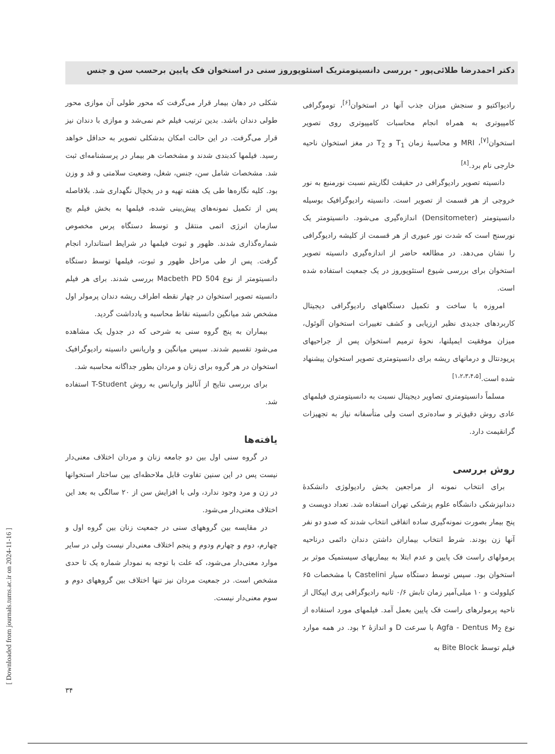دکتر احمدرضا طلائی‌پور - بررسی دانسیتومتریک استئوپوروز سنی در استخوان فک پایین برحسب سن و جنس
رادیواکتیو و سنجش میزان جذب آنها در استخوان<sup>[۶]</sup>، توموگرافی کامپیوتری به همراه انجام محاسبات کامپیوتری روی تصویر استخوان<sup>[۷]</sup>، MRI و محاسبهٔ زمان T<sub>1</sub> و T<sub>2</sub> در مغز استخوان ناحیه خارجی نام برد.<sup>[۸]</sup>
دانسیته تصویر رادیوگرافی در حقیقت لگاریتم نسبت نورمنبع به نور خروجی از هر قسمت از تصویر است. دانسیته رادیوگرافیک بوسیله دانسیتومتر (Densitometer) اندازه‌گیری می‌شود. دانسیتومتر یک نورسنج است که شدت نور عبوری از هر قسمت از کلیشه رادیوگرافی را نشان می‌دهد. در مطالعه حاضر از اندازه‌گیری دانسیته تصویر استخوان برای بررسی شیوع استئوپوروز در یک جمعیت استفاده شده است.
امروزه با ساخت و تکمیل دستگاههای رادیوگرافی دیجیتال کاربردهای جدیدی نظیر ارزیابی و کشف تغییرات استخوان آلوئول، میزان موفقیت ایمپلنها، نحوهٔ ترمیم استخوان پس از جراحیهای پریودنتال و درمانهای ریشه برای دانسیتومتری تصویر استخوان پیشنهاد شده است.<sup>[۱،۲،۳،۴،۵]</sup>
مسلماً دانسیتومتری تصاویر دیجیتال نسبت به دانسیتومتری فیلمهای عادی روش دقیق‌تر و ساده‌تری است ولی متأسفانه نیاز به تجهیزات گرانقیمت دارد.
روش بررسی
برای انتخاب نمونه از مراجعین بخش رادیولوژی دانشکدهٔ دندانپزشکی دانشگاه علوم پزشکی تهران استفاده شد. تعداد دویست و پنج بیمار بصورت نمونه‌گیری ساده اتفاقی انتخاب شدند که صدو دو نفر آنها زن بودند. شرط انتخاب بیماران داشتن دندان دائمی درناحیه پرمولهای راست فک پایین و عدم ابتلا به بیماریهای سیستمیک موثر بر استخوان بود. سپس توسط دستگاه سیار Castelini با مشخصات ۶۵ کیلوولت و ۱۰ میلی‌آمپر زمان تابش ۰/۶ ثانیه رادیوگرافی پری اپیکال از ناحیه پرمولرهای راست فک پایین بعمل آمد. فیلمهای مورد استفاده از نوع Agfa - Dentus M<sub>2</sub> با سرعت D و اندازهٔ ۲ بود. در همه موارد فیلم توسط Bite Block به
شکلی در دهان بیمار قرار می‌گرفت که محور طولی آن موازی محور طولی دندان باشد. بدین ترتیب فیلم خم نمی‌شد و موازی با دندان نیز قرار می‌گرفت. در این حالت امکان بدشکلی تصویر به حداقل خواهد رسید. فیلمها کدبندی شدند و مشخصات هر بیمار در پرسشنامه‌ای ثبت شد. مشخصات شامل سن، جنس، شغل، وضعیت سلامتی و قد و وزن بود. کلیه نگاره‌ها طی یک هفته تهیه و در یخچال نگهداری شد. بلافاصله پس از تکمیل نمونه‌های پیش‌بینی شده، فیلمها به بخش فیلم بج سازمان انرژی اتمی منتقل و توسط دستگاه پرس مخصوص شماره‌گذاری شدند. ظهور و ثبوت فیلمها در شرایط استاندارد انجام گرفت. پس از طی مراحل ظهور و ثبوت، فیلمها توسط دستگاه دانسیتومتر از نوع Macbeth PD 504 بررسی شدند. برای هر فیلم دانسیته تصویر استخوان در چهار نقطه اطراف ریشه دندان پرمولر اول مشخص شد میانگین دانسیته نقاط محاسبه و یادداشت گردید.
بیماران به پنج گروه سنی به شرحی که در جدول یک مشاهده می‌شود تقسیم شدند. سپس میانگین و واریانس دانسیته رادیوگرافیک استخوان در هر گروه برای زنان و مردان بطور جداگانه محاسبه شد.
برای بررسی نتایج از آنالیز واریانس به روش T-Student استفاده شد.
یافته‌ها
در گروه سنی اول بین دو جامعه زنان و مردان اختلاف معنی‌دار نیست پس در این سنین تفاوت قابل ملاحظه‌ای بین ساختار استخوانها در زن و مرد وجود ندارد، ولی با افزایش سن از ۲۰ سالگی به بعد این اختلاف معنی‌دار می‌شود.
در مقایسه بین گروههای سنی در جمعیت زنان بین گروه اول و چهارم، دوم و چهارم ودوم و پنجم اختلاف معنی‌دار نیست ولی در سایر موارد معنی‌دار می‌شود، که علت با توجه به نمودار شماره یک تا حدی مشخص است. در جمعیت مردان نیز تنها اختلاف بین گروههای دوم و سوم معنی‌دار نیست.
۳۴
[ Downloaded from journals.tums.ac.ir on 2024-11-16 ]